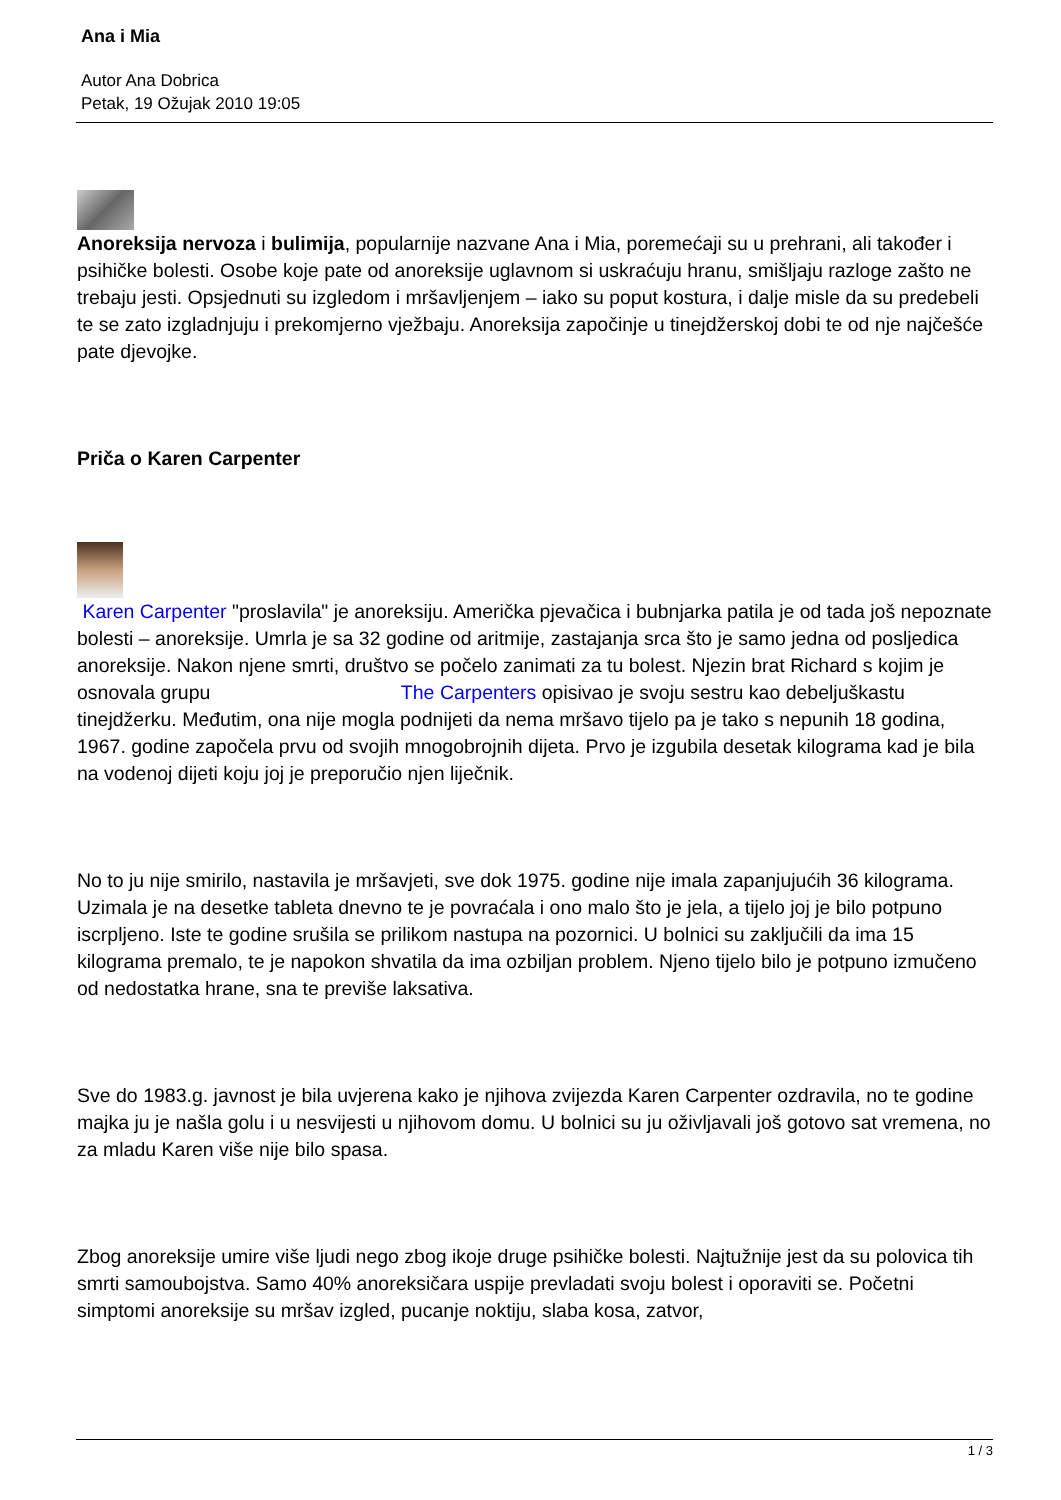Ana i Mia
Autor Ana Dobrica
Petak, 19 Ožujak 2010 19:05
Anoreksija nervoza i bulimija, popularnije nazvane Ana i Mia, poremećaji su u prehrani, ali također i psihičke bolesti. Osobe koje pate od anoreksije uglavnom si uskraćuju hranu, smišljaju razloge zašto ne trebaju jesti. Opsjednuti su izgledom i mršavljenjem – iako su poput kostura, i dalje misle da su predebeli te se zato izgladnjuju i prekomjerno vježbaju. Anoreksija započinje u tinejdžerskoj dobi te od nje najčešće pate djevojke.
Priča o Karen Carpenter
Karen Carpenter "proslavila" je anoreksiju. Američka pjevačica i bubnjarka patila je od tada još nepoznate bolesti – anoreksije. Umrla je sa 32 godine od aritmije, zastajanja srca što je samo jedna od posljedica anoreksije. Nakon njene smrti, društvo se počelo zanimati za tu bolest. Njezin brat Richard s kojim je osnovala grupu The Carpenters opisivao je svoju sestru kao debeljuškastu tinejdžerku. Međutim, ona nije mogla podnijeti da nema mršavo tijelo pa je tako s nepunih 18 godina, 1967. godine započela prvu od svojih mnogobrojnih dijeta. Prvo je izgubila desetak kilograma kad je bila na vodenoj dijeti koju joj je preporučio njen liječnik.
No to ju nije smirilo, nastavila je mršavjeti, sve dok 1975. godine nije imala zapanjujućih 36 kilograma. Uzimala je na desetke tableta dnevno te je povraćala i ono malo što je jela, a tijelo joj je bilo potpuno iscrpljeno. Iste te godine srušila se prilikom nastupa na pozornici. U bolnici su zaključili da ima 15 kilograma premalo, te je napokon shvatila da ima ozbiljan problem. Njeno tijelo bilo je potpuno izmučeno od nedostatka hrane, sna te previše laksativa.
Sve do 1983.g. javnost je bila uvjerena kako je njihova zvijezda Karen Carpenter ozdravila, no te godine majka ju je našla golu i u nesvijesti u njihovom domu. U bolnici su ju oživljavali još gotovo sat vremena, no za mladu Karen više nije bilo spasa.
Zbog anoreksije umire više ljudi nego zbog ikoje druge psihičke bolesti. Najtužnije jest da su polovica tih smrti samoubojstva. Samo 40% anoreksičara uspije prevladati svoju bolest i oporaviti se. Početni simptomi anoreksije su mršav izgled, pucanje noktiju, slaba kosa, zatvor,
1 / 3